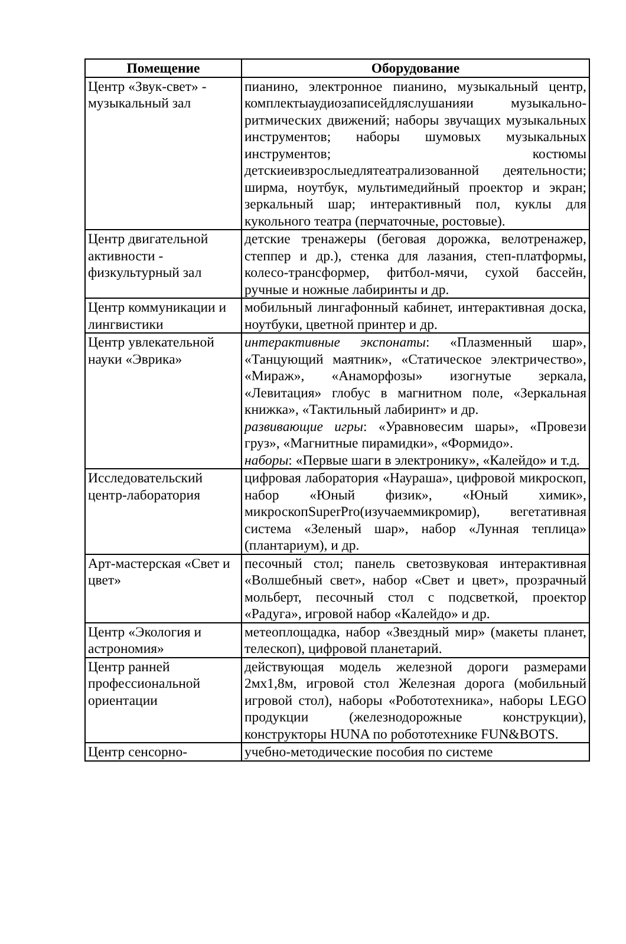| Помещение | Оборудование |
| --- | --- |
| Центр «Звук-свет» - музыкальный зал | пианино, электронное пианино, музыкальный центр, комплектыаудиозаписейдляслушанияи музыкально-ритмических движений; наборы звучащих музыкальных инструментов; наборы шумовых музыкальных инструментов; костюмы детскиеивзрослыедлятеатрализованной деятельности; ширма, ноутбук, мультимедийный проектор и экран; зеркальный шар; интерактивный пол, куклы для кукольного театра (перчаточные, ростовые). |
| Центр двигательной активности - физкультурный зал | детские тренажеры (беговая дорожка, велотренажер, степпер и др.), стенка для лазания, степ-платформы, колесо-трансформер, фитбол-мячи, сухой бассейн, ручные и ножные лабиринты и др. |
| Центр коммуникации и лингвистики | мобильный лингафонный кабинет, интерактивная доска, ноутбуки, цветной принтер и др. |
| Центр увлекательной науки «Эврика» | интерактивные экспонаты : «Плазменный шар», «Танцующий маятник», «Статическое электричество», «Мираж», «Анаморфозы» изогнутые зеркала, «Левитация» глобус в магнитном поле, «Зеркальная книжка», «Тактильный лабиринт» и др. развивающие игры : «Уравновесим шары», «Провези груз», «Магнитные пирамидки», «Формидо». наборы : «Первые шаги в электронику», «Калейдо» и т.д. |
| Исследовательский центр-лаборатория | цифровая лаборатория «Наураша», цифровой микроскоп, набор «Юный физик», «Юный химик», микроскопSuperPro(изучаеммикромир), вегетативная система «Зеленый шар», набор «Лунная теплица» (плантариум), и др. |
| Арт-мастерская «Свет и цвет» | песочный стол; панель светозвуковая интерактивная «Волшебный свет», набор «Свет и цвет», прозрачный мольберт, песочный стол с подсветкой, проектор «Радуга», игровой набор «Калейдо» и др. |
| Центр «Экология и астрономия» | метеоплощадка, набор «Звездный мир» (макеты планет, телескоп), цифровой планетарий. |
| Центр ранней профессиональной ориентации | действующая модель железной дороги размерами 2мх1,8м, игровой стол Железная дорога (мобильный игровой стол), наборы «Робототехника», наборы LEGO продукции (железнодорожные конструкции), конструкторы HUNA по робототехнике FUN&BOTS. |
| Центр сенсорно- | учебно-методические пособия по системе |